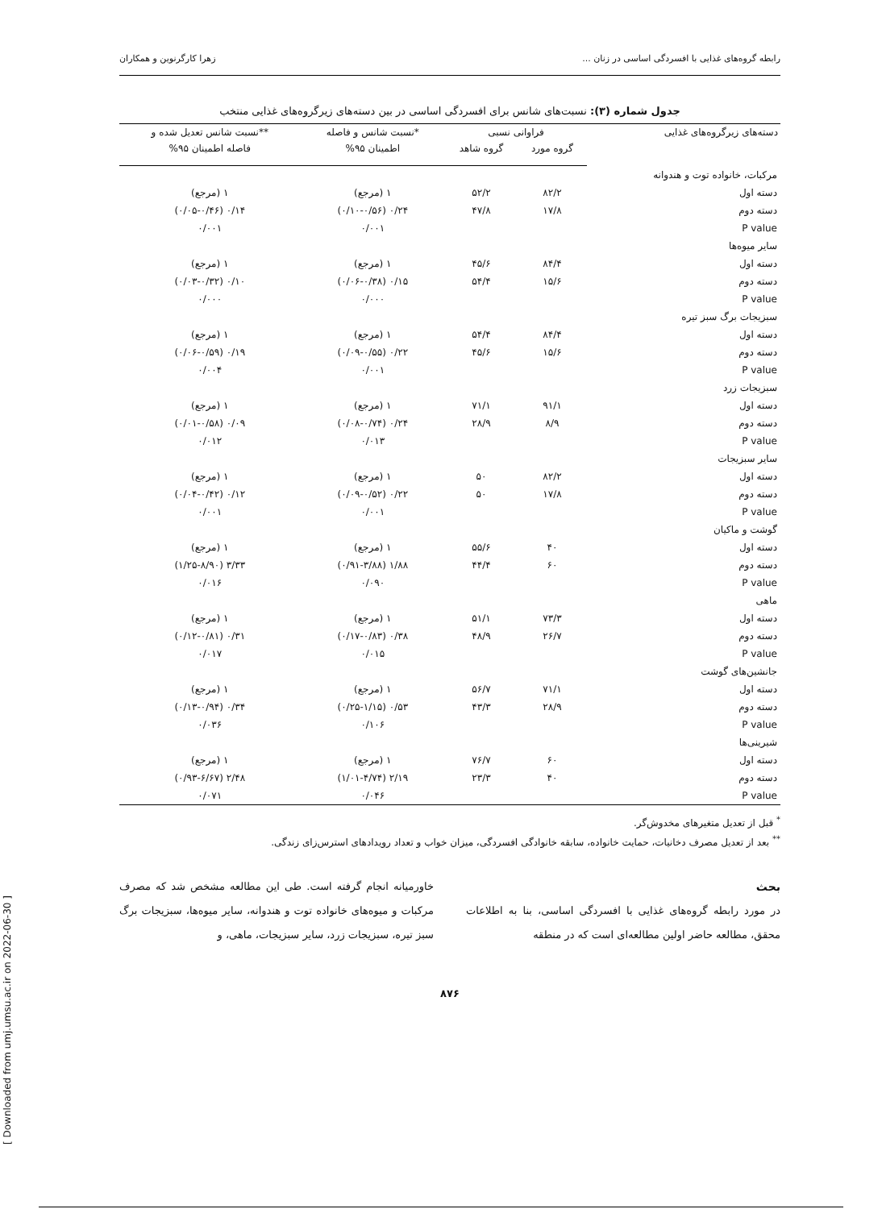رابطه گروه‌های غذایی با افسردگی اساسی در زنان ... زهرا کارگرنوین و همکاران
جدول شماره (۳): نسبت‌های شانس برای افسردگی اساسی در بین دسته‌های زیرگروه‌های غذایی منتخب
| دسته‌های زیرگروه‌های غذایی | فراوانی نسبی | | *نسبت شانس و فاصله | **نسبت شانس تعدیل شده و |
| --- | --- | --- | --- | --- |
| | گروه مورد | گروه شاهد | اطمینان ۹۵% | فاصله اطمینان ۹۵% |
| مرکبات، خانواده توت و هندوانه | | | | |
| دسته اول | ۸۲/۲ | ۵۲/۲ | ۱ (مرجع) | ۱ (مرجع) |
| دسته دوم | ۱۷/۸ | ۴۷/۸ | ۰/۲۴ (۰/۱۰-۰/۵۶) | ۰/۱۴ (۰/۰۵-۰/۴۶) |
| P value | | | ۰/۰۰۱ | ۰/۰۰۱ |
| سایر میوه‌ها | | | | |
| دسته اول | ۸۴/۴ | ۴۵/۶ | ۱ (مرجع) | ۱ (مرجع) |
| دسته دوم | ۱۵/۶ | ۵۴/۴ | ۰/۱۵ (۰/۰۶-۰/۳۸) | ۰/۱۰ (۰/۰۳-۰/۳۲) |
| P value | | | ۰/۰۰۰ | ۰/۰۰۰ |
| سبزیجات برگ سبز تیره | | | | |
| دسته اول | ۸۴/۴ | ۵۴/۴ | ۱ (مرجع) | ۱ (مرجع) |
| دسته دوم | ۱۵/۶ | ۴۵/۶ | ۰/۲۲ (۰/۰۹-۰/۵۵) | ۰/۱۹ (۰/۰۶-۰/۵۹) |
| P value | | | ۰/۰۰۱ | ۰/۰۰۴ |
| سبزیجات زرد | | | | |
| دسته اول | ۹۱/۱ | ۷۱/۱ | ۱ (مرجع) | ۱ (مرجع) |
| دسته دوم | ۸/۹ | ۲۸/۹ | ۰/۲۴ (۰/۰۸-۰/۷۴) | ۰/۰۹ (۰/۰۱-۰/۵۸) |
| P value | | | ۰/۰۱۳ | ۰/۰۱۲ |
| سایر سبزیجات | | | | |
| دسته اول | ۸۲/۲ | ۵۰ | ۱ (مرجع) | ۱ (مرجع) |
| دسته دوم | ۱۷/۸ | ۵۰ | ۰/۲۲ (۰/۰۹-۰/۵۲) | ۰/۱۲ (۰/۰۴-۰/۴۲) |
| P value | | | ۰/۰۰۱ | ۰/۰۰۱ |
| گوشت و ماکیان | | | | |
| دسته اول | ۴۰ | ۵۵/۶ | ۱ (مرجع) | ۱ (مرجع) |
| دسته دوم | ۶۰ | ۴۴/۴ | ۱/۸۸ (۰/۹۱-۳/۸۸) | ۳/۳۳ (۱/۲۵-۸/۹۰) |
| P value | | | ۰/۰۹۰ | ۰/۰۱۶ |
| ماهی | | | | |
| دسته اول | ۷۳/۳ | ۵۱/۱ | ۱ (مرجع) | ۱ (مرجع) |
| دسته دوم | ۲۶/۷ | ۴۸/۹ | ۰/۳۸ (۰/۱۷-۰/۸۳) | ۰/۳۱ (۰/۱۲-۰/۸۱) |
| P value | | | ۰/۰۱۵ | ۰/۰۱۷ |
| جانشین‌های گوشت | | | | |
| دسته اول | ۷۱/۱ | ۵۶/۷ | ۱ (مرجع) | ۱ (مرجع) |
| دسته دوم | ۲۸/۹ | ۴۳/۳ | ۰/۵۳ (۰/۲۵-۱/۱۵) | ۰/۳۴ (۰/۱۳-۰/۹۴) |
| P value | | | ۰/۱۰۶ | ۰/۰۳۶ |
| شیرینی‌ها | | | | |
| دسته اول | ۶۰ | ۷۶/۷ | ۱ (مرجع) | ۱ (مرجع) |
| دسته دوم | ۴۰ | ۲۳/۳ | ۲/۱۹ (۱/۰۱-۴/۷۴) | ۲/۴۸ (۰/۹۳-۶/۶۷) |
| P value | | | ۰/۰۴۶ | ۰/۰۷۱ |
<sup>*</sup> قبل از تعدیل متغیرهای مخدوش‌گر.
<sup>**</sup> بعد از تعدیل مصرف دخانیات، حمایت خانواده، سابقه خانوادگی افسردگی، میزان خواب و تعداد رویدادهای استرس‌زای زندگی.
بحث
در مورد رابطه گروه‌های غذایی با افسردگی اساسی، بنا به اطلاعات محقق، مطالعه حاضر اولین مطالعه‌ای است که در منطقه
خاورمیانه انجام گرفته است. طی این مطالعه مشخص شد که مصرف مرکبات و میوه‌های خانواده توت و هندوانه، سایر میوه‌ها، سبزیجات برگ سبز تیره، سبزیجات زرد، سایر سبزیجات، ماهی، و
۸۷۶
[ Downloaded from umj.umsu.ac.ir on 2022-06-30 ]